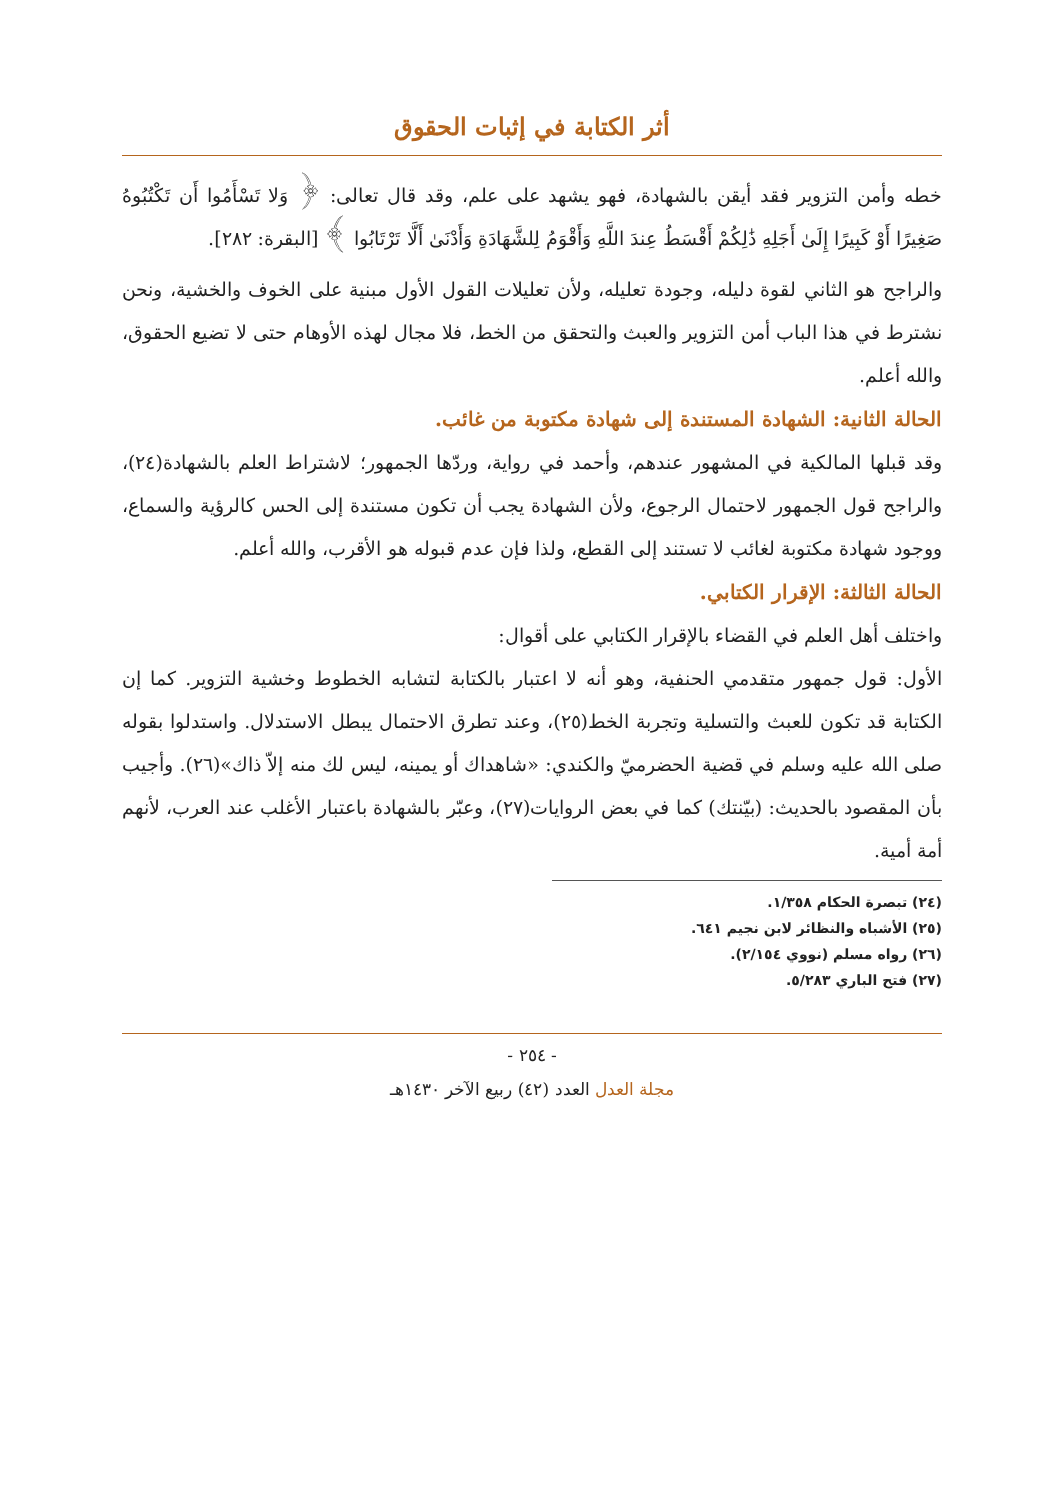أثر الكتابة في إثبات الحقوق
خطه وأمن التزوير فقد أيقن بالشهادة، فهو يشهد على علم، وقد قال تعالى: ﴿ وَلا تَسْأَمُوا أَن تَكْتُبُوهُ صَغِيرًا أَوْ كَبِيرًا إِلَىٰ أَجَلِهِ ذَٰلِكُمْ أَقْسَطُ عِندَ اللَّهِ وَأَقْوَمُ لِلشَّهَادَةِ وَأَدْنَىٰ أَلَّا تَرْتَابُوا ﴾ [البقرة: ٢٨٢].
والراجح هو الثاني لقوة دليله، وجودة تعليله، ولأن تعليلات القول الأول مبنية على الخوف والخشية، ونحن نشترط في هذا الباب أمن التزوير والعبث والتحقق من الخط، فلا مجال لهذه الأوهام حتى لا تضيع الحقوق، والله أعلم.
الحالة الثانية: الشهادة المستندة إلى شهادة مكتوبة من غائب.
وقد قبلها المالكية في المشهور عندهم، وأحمد في رواية، وردّها الجمهور؛ لاشتراط العلم بالشهادة(٢٤)، والراجح قول الجمهور لاحتمال الرجوع، ولأن الشهادة يجب أن تكون مستندة إلى الحس كالرؤية والسماع، ووجود شهادة مكتوبة لغائب لا تستند إلى القطع، ولذا فإن عدم قبوله هو الأقرب، والله أعلم.
الحالة الثالثة: الإقرار الكتابي.
واختلف أهل العلم في القضاء بالإقرار الكتابي على أقوال:
الأول: قول جمهور متقدمي الحنفية، وهو أنه لا اعتبار بالكتابة لتشابه الخطوط وخشية التزوير. كما إن الكتابة قد تكون للعبث والتسلية وتجربة الخط(٢٥)، وعند تطرق الاحتمال يبطل الاستدلال. واستدلوا بقوله صلى الله عليه وسلم في قضية الحضرميّ والكندي: «شاهداك أو يمينه، ليس لك منه إلاّ ذاك»(٢٦). وأجيب بأن المقصود بالحديث: (بيّنتك) كما في بعض الروايات(٢٧)، وعبّر بالشهادة باعتبار الأغلب عند العرب، لأنهم أمة أمية.
(٢٤) تبصرة الحكام ١/٣٥٨.
(٢٥) الأشباه والنظائر لابن نجيم ٦٤١.
(٢٦) رواه مسلم (نووي ٢/١٥٤).
(٢٧) فتح الباري ٥/٢٨٣.
- ٢٥٤ -
مجلة العدل العدد (٤٢) ربيع الآخر ١٤٣٠هـ